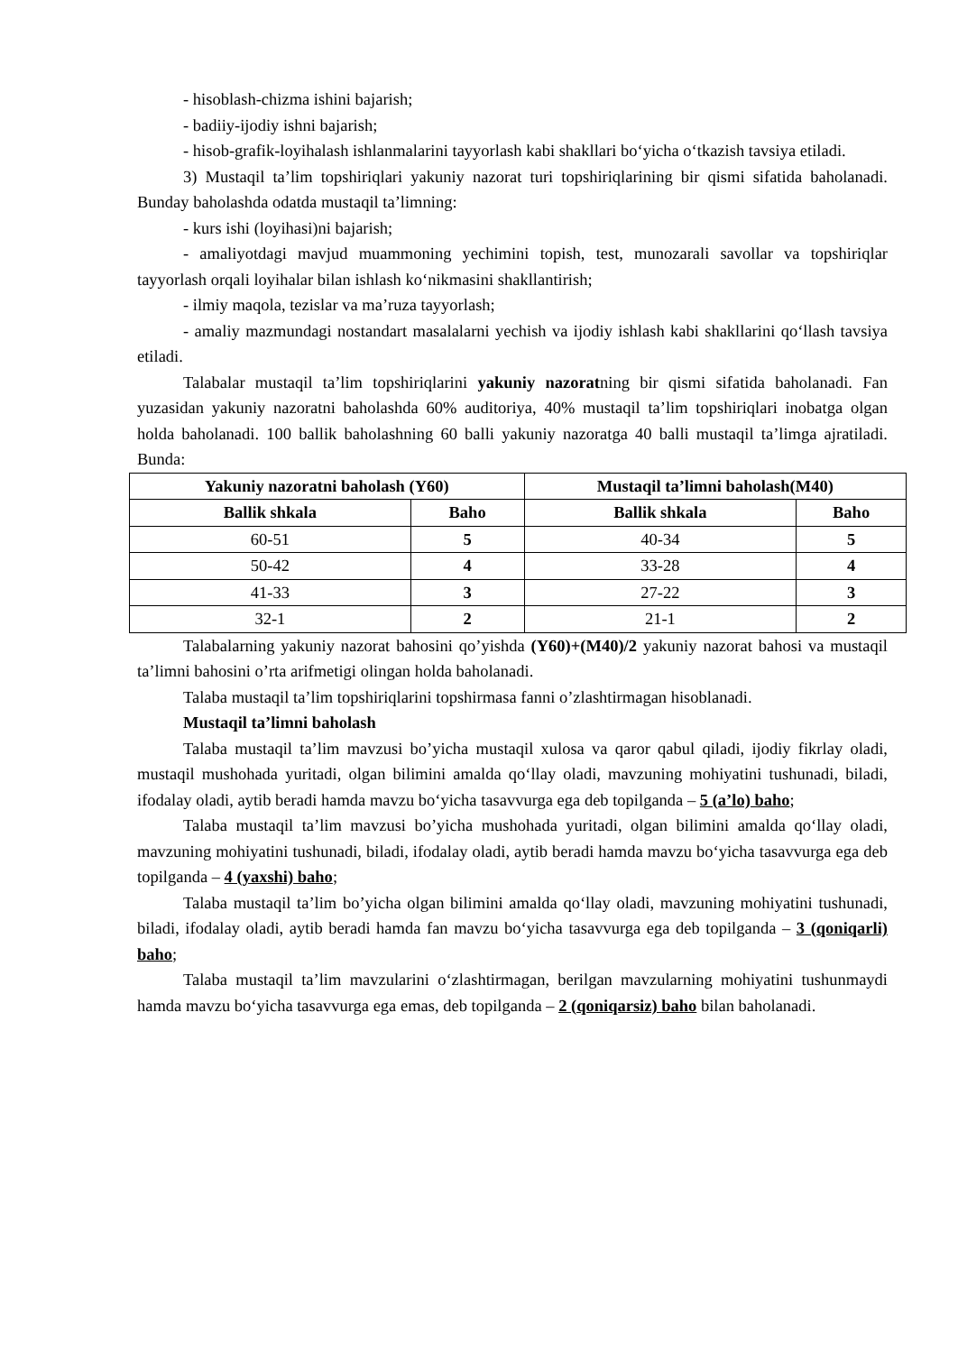- hisoblash-chizma ishini bajarish;
- badiiy-ijodiy ishni bajarish;
- hisob-grafik-loyihalash ishlanmalarini tayyorlash kabi shakllari bo‘yicha o‘tkazish tavsiya etiladi.
3) Mustaqil ta’lim topshiriqlari yakuniy nazorat turi topshiriqlarining bir qismi sifatida baholanadi. Bunday baholashda odatda mustaqil ta’limning:
- kurs ishi (loyihasi)ni bajarish;
- amaliyotdagi mavjud muammoning yechimini topish, test, munozarali savollar va topshiriqlar tayyorlash orqali loyihalar bilan ishlash ko‘nikmasini shakllantirish;
- ilmiy maqola, tezislar va ma’ruza tayyorlash;
- amaliy mazmundagi nostandart masalalarni yechish va ijodiy ishlash kabi shakllarini qo‘llash tavsiya etiladi.
Talabalar mustaqil ta’lim topshiriqlarini yakuniy nazoratning bir qismi sifatida baholanadi. Fan yuzasidan yakuniy nazoratni baholashda 60% auditoriya, 40% mustaqil ta’lim topshiriqlari inobatga olgan holda baholanadi. 100 ballik baholashning 60 balli yakuniy nazoratga 40 balli mustaqil ta’limga ajratiladi. Bunda:
| Yakuniy nazoratni baholash (Y60) | | Mustaqil ta’limni baholash(M40) | |
| --- | --- | --- | --- |
| Ballik shkala | Baho | Ballik shkala | Baho |
| 60-51 | 5 | 40-34 | 5 |
| 50-42 | 4 | 33-28 | 4 |
| 41-33 | 3 | 27-22 | 3 |
| 32-1 | 2 | 21-1 | 2 |
Talabalarning yakuniy nazorat bahosini qo’yishda (Y60)+(M40)/2 yakuniy nazorat bahosi va mustaqil ta’limni bahosini o’rta arifmetigi olingan holda baholanadi.
Talaba mustaqil ta’lim topshiriqlarini topshirmasa fanni o’zlashtirmagan hisoblanadi.
Mustaqil ta’limni baholash
Talaba mustaqil ta’lim mavzusi bo’yicha mustaqil xulosa va qaror qabul qiladi, ijodiy fikrlay oladi, mustaqil mushohada yuritadi, olgan bilimini amalda qo‘llay oladi, mavzuning mohiyatini tushunadi, biladi, ifodalay oladi, aytib beradi hamda mavzu bo‘yicha tasavvurga ega deb topilganda – 5 (a’lo) baho;
Talaba mustaqil ta’lim mavzusi bo’yicha mushohada yuritadi, olgan bilimini amalda qo‘llay oladi, mavzuning mohiyatini tushunadi, biladi, ifodalay oladi, aytib beradi hamda mavzu bo‘yicha tasavvurga ega deb topilganda – 4 (yaxshi) baho;
Talaba mustaqil ta’lim bo’yicha olgan bilimini amalda qo‘llay oladi, mavzuning mohiyatini tushunadi, biladi, ifodalay oladi, aytib beradi hamda fan mavzu bo‘yicha tasavvurga ega deb topilganda – 3 (qoniqarli) baho;
Talaba mustaqil ta’lim mavzularini o‘zlashtirmagan, berilgan mavzularning mohiyatini tushunmaydi hamda mavzu bo‘yicha tasavvurga ega emas, deb topilganda – 2 (qoniqarsiz) baho bilan baholanadi.